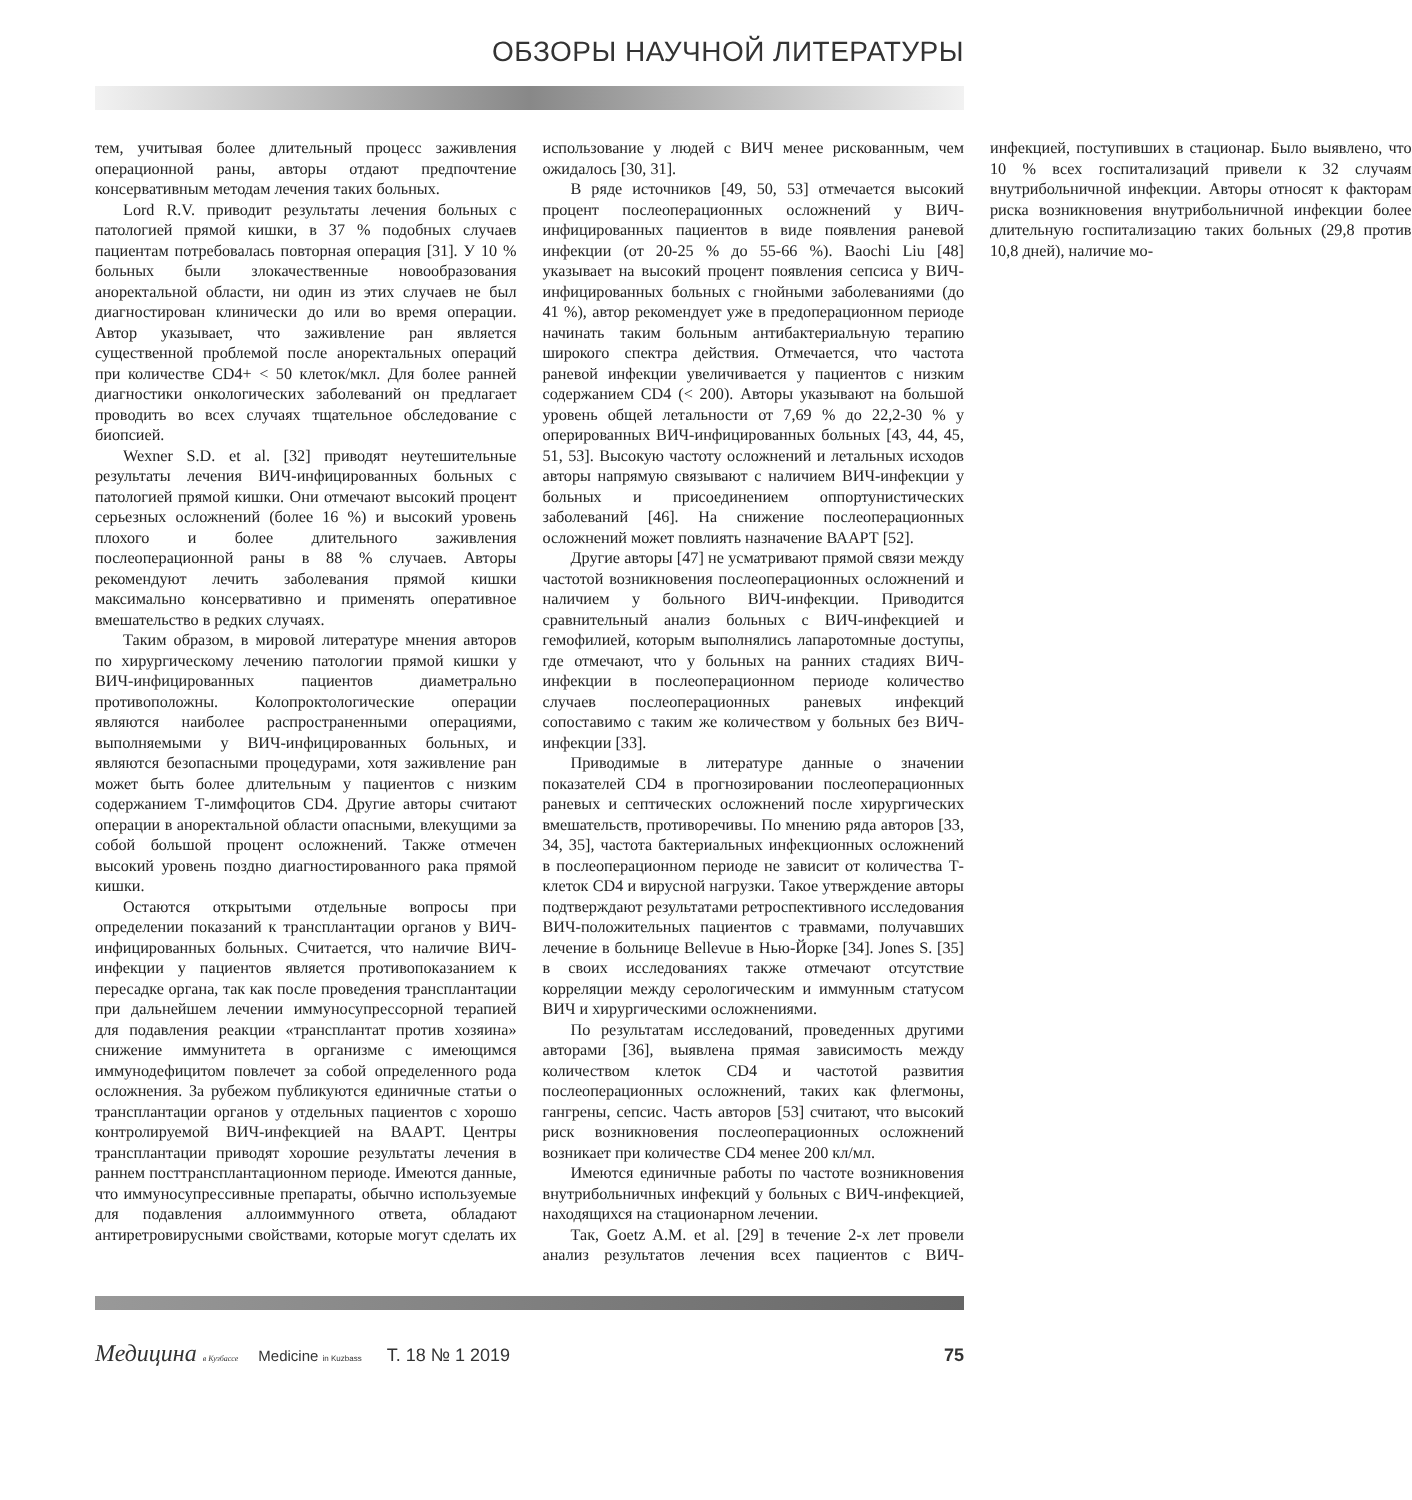ОБЗОРЫ НАУЧНОЙ ЛИТЕРАТУРЫ
тем, учитывая более длительный процесс заживления операционной раны, авторы отдают предпочтение консервативным методам лечения таких больных.
Lord R.V. приводит результаты лечения больных с патологией прямой кишки, в 37 % подобных случаев пациентам потребовалась повторная операция [31]. У 10 % больных были злокачественные новообразования аноректальной области, ни один из этих случаев не был диагностирован клинически до или во время операции. Автор указывает, что заживление ран является существенной проблемой после аноректальных операций при количестве CD4+ < 50 клеток/мкл. Для более ранней диагностики онкологических заболеваний он предлагает проводить во всех случаях тщательное обследование с биопсией.
Wexner S.D. et al. [32] приводят неутешительные результаты лечения ВИЧ-инфицированных больных с патологией прямой кишки. Они отмечают высокий процент серьезных осложнений (более 16 %) и высокий уровень плохого и более длительного заживления послеоперационной раны в 88 % случаев. Авторы рекомендуют лечить заболевания прямой кишки максимально консервативно и применять оперативное вмешательство в редких случаях.
Таким образом, в мировой литературе мнения авторов по хирургическому лечению патологии прямой кишки у ВИЧ-инфицированных пациентов диаметрально противоположны. Колопроктологические операции являются наиболее распространенными операциями, выполняемыми у ВИЧ-инфицированных больных, и являются безопасными процедурами, хотя заживление ран может быть более длительным у пациентов с низким содержанием Т-лимфоцитов CD4. Другие авторы считают операции в аноректальной области опасными, влекущими за собой большой процент осложнений. Также отмечен высокий уровень поздно диагностированного рака прямой кишки.
Остаются открытыми отдельные вопросы при определении показаний к трансплантации органов у ВИЧ-инфицированных больных. Считается, что наличие ВИЧ-инфекции у пациентов является противопоказанием к пересадке органа, так как после проведения трансплантации при дальнейшем лечении иммуносупрессорной терапией для подавления реакции «трансплантат против хозяина» снижение иммунитета в организме с имеющимся иммунодефицитом повлечет за собой определенного рода осложнения. За рубежом публикуются единичные статьи о трансплантации органов у отдельных пациентов с хорошо контролируемой ВИЧ-инфекцией на ВААРТ. Центры трансплантации приводят хорошие результаты лечения в раннем посттрансплантационном периоде. Имеются данные, что иммуносупрессивные препараты, обычно используемые для подавления аллоиммунного ответа, обладают антиретровирусными свойствами, которые могут сделать их использование у людей с ВИЧ менее рискованным, чем ожидалось [30, 31].
В ряде источников [49, 50, 53] отмечается высокий процент послеоперационных осложнений у ВИЧ-инфицированных пациентов в виде появления раневой инфекции (от 20-25 % до 55-66 %). Baochi Liu [48] указывает на высокий процент появления сепсиса у ВИЧ-инфицированных больных с гнойными заболеваниями (до 41 %), автор рекомендует уже в предоперационном периоде начинать таким больным антибактериальную терапию широкого спектра действия. Отмечается, что частота раневой инфекции увеличивается у пациентов с низким содержанием CD4 (< 200). Авторы указывают на большой уровень общей летальности от 7,69 % до 22,2-30 % у оперированных ВИЧ-инфицированных больных [43, 44, 45, 51, 53]. Высокую частоту осложнений и летальных исходов авторы напрямую связывают с наличием ВИЧ-инфекции у больных и присоединением оппортунистических заболеваний [46]. На снижение послеоперационных осложнений может повлиять назначение ВААРТ [52].
Другие авторы [47] не усматривают прямой связи между частотой возникновения послеоперационных осложнений и наличием у больного ВИЧ-инфекции. Приводится сравнительный анализ больных с ВИЧ-инфекцией и гемофилией, которым выполнялись лапаротомные доступы, где отмечают, что у больных на ранних стадиях ВИЧ-инфекции в послеоперационном периоде количество случаев послеоперационных раневых инфекций сопоставимо с таким же количеством у больных без ВИЧ-инфекции [33].
Приводимые в литературе данные о значении показателей CD4 в прогнозировании послеоперационных раневых и септических осложнений после хирургических вмешательств, противоречивы. По мнению ряда авторов [33, 34, 35], частота бактериальных инфекционных осложнений в послеоперационном периоде не зависит от количества Т-клеток CD4 и вирусной нагрузки. Такое утверждение авторы подтверждают результатами ретроспективного исследования ВИЧ-положительных пациентов с травмами, получавших лечение в больнице Bellevue в Нью-Йорке [34]. Jones S. [35] в своих исследованиях также отмечают отсутствие корреляции между серологическим и иммунным статусом ВИЧ и хирургическими осложнениями.
По результатам исследований, проведенных другими авторами [36], выявлена прямая зависимость между количеством клеток CD4 и частотой развития послеоперационных осложнений, таких как флегмоны, гангрены, сепсис. Часть авторов [53] считают, что высокий риск возникновения послеоперационных осложнений возникает при количестве CD4 менее 200 кл/мл.
Имеются единичные работы по частоте возникновения внутрибольничных инфекций у больных с ВИЧ-инфекцией, находящихся на стационарном лечении.
Так, Goetz A.M. et al. [29] в течение 2-х лет провели анализ результатов лечения всех пациентов с ВИЧ-инфекцией, поступивших в стационар. Было выявлено, что 10 % всех госпитализаций привели к 32 случаям внутрибольничной инфекции. Авторы относят к факторам риска возникновения внутрибольничной инфекции более длительную госпитализацию таких больных (29,8 против 10,8 дней), наличие мо-
Медицина в Кузбассе Medicine in Kuzbass Т. 18 № 1 2019 75